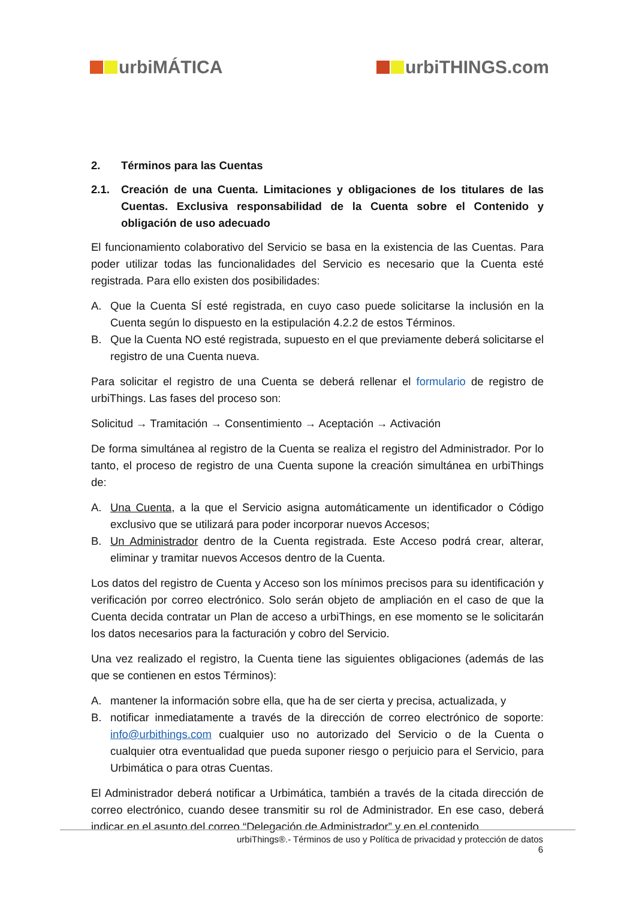urbiMÁTICA urbiTHINGS.com
2. Términos para las Cuentas
2.1. Creación de una Cuenta. Limitaciones y obligaciones de los titulares de las Cuentas. Exclusiva responsabilidad de la Cuenta sobre el Contenido y obligación de uso adecuado
El funcionamiento colaborativo del Servicio se basa en la existencia de las Cuentas. Para poder utilizar todas las funcionalidades del Servicio es necesario que la Cuenta esté registrada. Para ello existen dos posibilidades:
A. Que la Cuenta SÍ esté registrada, en cuyo caso puede solicitarse la inclusión en la Cuenta según lo dispuesto en la estipulación 4.2.2 de estos Términos.
B. Que la Cuenta NO esté registrada, supuesto en el que previamente deberá solicitarse el registro de una Cuenta nueva.
Para solicitar el registro de una Cuenta se deberá rellenar el formulario de registro de urbiThings. Las fases del proceso son:
Solicitud → Tramitación → Consentimiento → Aceptación → Activación
De forma simultánea al registro de la Cuenta se realiza el registro del Administrador. Por lo tanto, el proceso de registro de una Cuenta supone la creación simultánea en urbiThings de:
A. Una Cuenta, a la que el Servicio asigna automáticamente un identificador o Código exclusivo que se utilizará para poder incorporar nuevos Accesos;
B. Un Administrador dentro de la Cuenta registrada. Este Acceso podrá crear, alterar, eliminar y tramitar nuevos Accesos dentro de la Cuenta.
Los datos del registro de Cuenta y Acceso son los mínimos precisos para su identificación y verificación por correo electrónico. Solo serán objeto de ampliación en el caso de que la Cuenta decida contratar un Plan de acceso a urbiThings, en ese momento se le solicitarán los datos necesarios para la facturación y cobro del Servicio.
Una vez realizado el registro, la Cuenta tiene las siguientes obligaciones (además de las que se contienen en estos Términos):
A. mantener la información sobre ella, que ha de ser cierta y precisa, actualizada, y
B. notificar inmediatamente a través de la dirección de correo electrónico de soporte: info@urbithings.com cualquier uso no autorizado del Servicio o de la Cuenta o cualquier otra eventualidad que pueda suponer riesgo o perjuicio para el Servicio, para Urbimática o para otras Cuentas.
El Administrador deberá notificar a Urbimática, también a través de la citada dirección de correo electrónico, cuando desee transmitir su rol de Administrador. En ese caso, deberá indicar en el asunto del correo “Delegación de Administrador” y en el contenido
urbiThings®.- Términos de uso y Política de privacidad y protección de datos
6